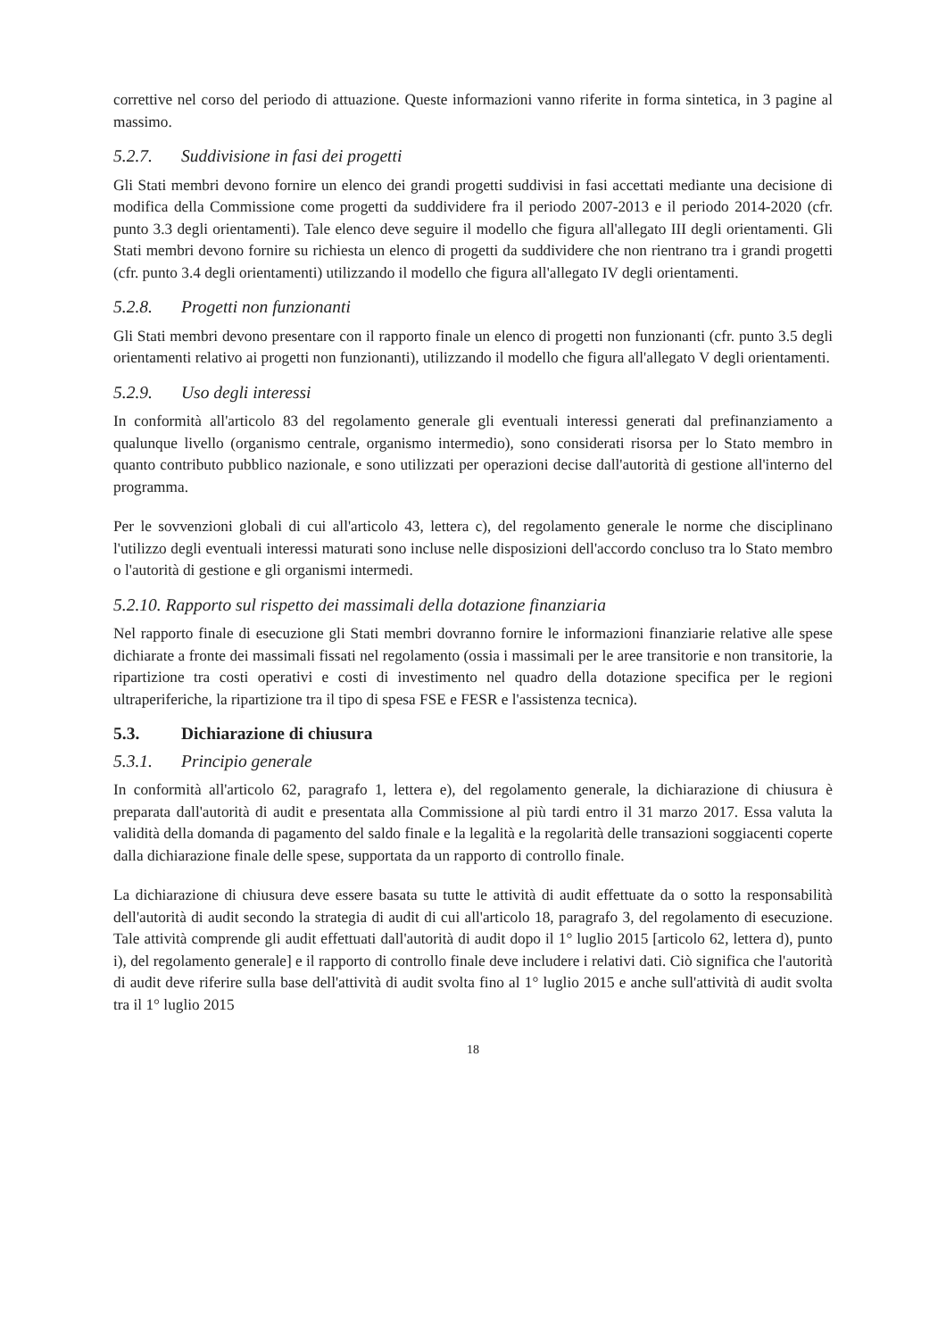correttive nel corso del periodo di attuazione. Queste informazioni vanno riferite in forma sintetica, in 3 pagine al massimo.
5.2.7. Suddivisione in fasi dei progetti
Gli Stati membri devono fornire un elenco dei grandi progetti suddivisi in fasi accettati mediante una decisione di modifica della Commissione come progetti da suddividere fra il periodo 2007-2013 e il periodo 2014-2020 (cfr. punto 3.3 degli orientamenti). Tale elenco deve seguire il modello che figura all'allegato III degli orientamenti. Gli Stati membri devono fornire su richiesta un elenco di progetti da suddividere che non rientrano tra i grandi progetti (cfr. punto 3.4 degli orientamenti) utilizzando il modello che figura all'allegato IV degli orientamenti.
5.2.8. Progetti non funzionanti
Gli Stati membri devono presentare con il rapporto finale un elenco di progetti non funzionanti (cfr. punto 3.5 degli orientamenti relativo ai progetti non funzionanti), utilizzando il modello che figura all'allegato V degli orientamenti.
5.2.9. Uso degli interessi
In conformità all'articolo 83 del regolamento generale gli eventuali interessi generati dal prefinanziamento a qualunque livello (organismo centrale, organismo intermedio), sono considerati risorsa per lo Stato membro in quanto contributo pubblico nazionale, e sono utilizzati per operazioni decise dall'autorità di gestione all'interno del programma.
Per le sovvenzioni globali di cui all'articolo 43, lettera c), del regolamento generale le norme che disciplinano l'utilizzo degli eventuali interessi maturati sono incluse nelle disposizioni dell'accordo concluso tra lo Stato membro o l'autorità di gestione e gli organismi intermedi.
5.2.10. Rapporto sul rispetto dei massimali della dotazione finanziaria
Nel rapporto finale di esecuzione gli Stati membri dovranno fornire le informazioni finanziarie relative alle spese dichiarate a fronte dei massimali fissati nel regolamento (ossia i massimali per le aree transitorie e non transitorie, la ripartizione tra costi operativi e costi di investimento nel quadro della dotazione specifica per le regioni ultraperiferiche, la ripartizione tra il tipo di spesa FSE e FESR e l'assistenza tecnica).
5.3. Dichiarazione di chiusura
5.3.1. Principio generale
In conformità all'articolo 62, paragrafo 1, lettera e), del regolamento generale, la dichiarazione di chiusura è preparata dall'autorità di audit e presentata alla Commissione al più tardi entro il 31 marzo 2017. Essa valuta la validità della domanda di pagamento del saldo finale e la legalità e la regolarità delle transazioni soggiacenti coperte dalla dichiarazione finale delle spese, supportata da un rapporto di controllo finale.
La dichiarazione di chiusura deve essere basata su tutte le attività di audit effettuate da o sotto la responsabilità dell'autorità di audit secondo la strategia di audit di cui all'articolo 18, paragrafo 3, del regolamento di esecuzione. Tale attività comprende gli audit effettuati dall'autorità di audit dopo il 1° luglio 2015 [articolo 62, lettera d), punto i), del regolamento generale] e il rapporto di controllo finale deve includere i relativi dati. Ciò significa che l'autorità di audit deve riferire sulla base dell'attività di audit svolta fino al 1° luglio 2015 e anche sull'attività di audit svolta tra il 1° luglio 2015
18